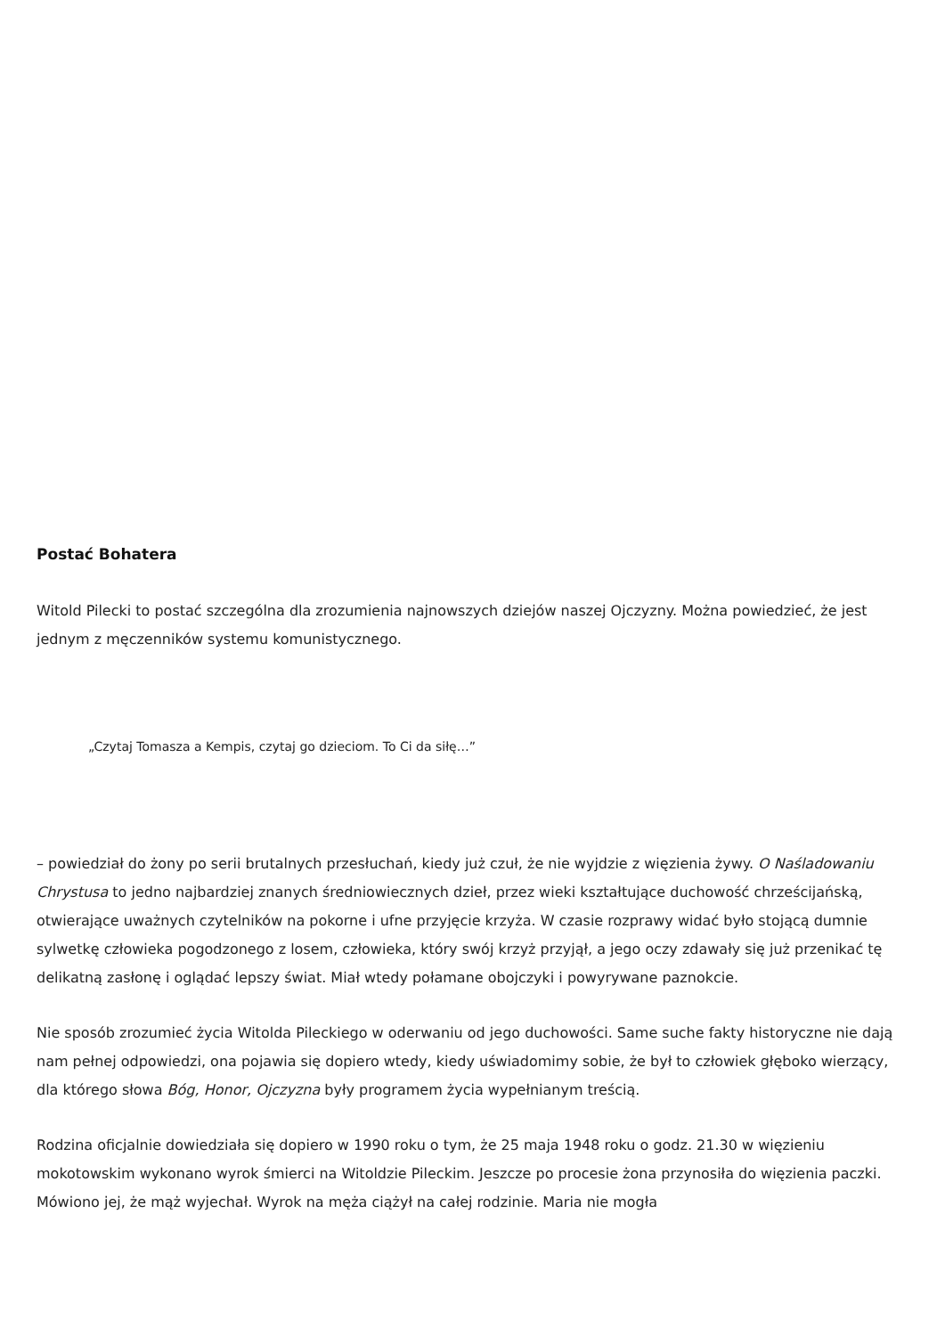Postać Bohatera
Witold Pilecki to postać szczególna dla zrozumienia najnowszych dziejów naszej Ojczyzny. Można powiedzieć, że jest jednym z męczenników systemu komunistycznego.
„Czytaj Tomasza a Kempis, czytaj go dzieciom. To Ci da siłę…”
– powiedział do żony po serii brutalnych przesłuchań, kiedy już czuł, że nie wyjdzie z więzienia żywy. O Naśladowaniu Chrystusa to jedno najbardziej znanych średniowiecznych dzieł, przez wieki kształtujące duchowość chrześcijańską, otwierające uważnych czytelników na pokorne i ufne przyjęcie krzyża. W czasie rozprawy widać było stojącą dumnie sylwetkę człowieka pogodzonego z losem, człowieka, który swój krzyż przyjął, a jego oczy zdawały się już przenikać tę delikatną zasłonę i oglądać lepszy świat. Miał wtedy połamane obojczyki i powyrywane paznokcie.
Nie sposób zrozumieć życia Witolda Pileckiego w oderwaniu od jego duchowości. Same suche fakty historyczne nie dają nam pełnej odpowiedzi, ona pojawia się dopiero wtedy, kiedy uświadomimy sobie, że był to człowiek głęboko wierzący, dla którego słowa Bóg, Honor, Ojczyzna były programem życia wypełnianym treścią.
Rodzina oficjalnie dowiedziała się dopiero w 1990 roku o tym, że 25 maja 1948 roku o godz. 21.30 w więzieniu mokotowskim wykonano wyrok śmierci na Witoldzie Pileckim. Jeszcze po procesie żona przynosiła do więzienia paczki. Mówiono jej, że mąż wyjechał. Wyrok na męża ciążył na całej rodzinie. Maria nie mogła